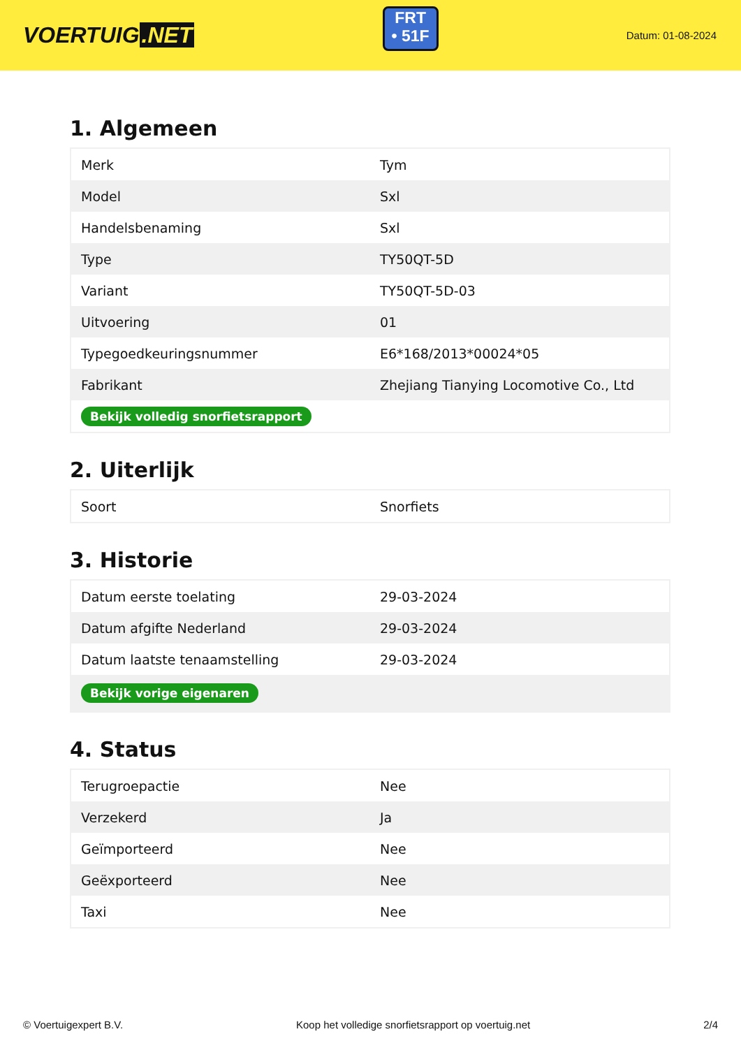VOERTUIG.NET
FRT
• 51F
Datum: 01-08-2024
1. Algemeen
| Merk | Tym |
| Model | Sxl |
| Handelsbenaming | Sxl |
| Type | TY50QT-5D |
| Variant | TY50QT-5D-03 |
| Uitvoering | 01 |
| Typegoedkeuringsnummer | E6*168/2013*00024*05 |
| Fabrikant | Zhejiang Tianying Locomotive Co., Ltd |
| Bekijk volledig snorfietsrapport | |
2. Uiterlijk
| Soort | Snorfiets |
3. Historie
| Datum eerste toelating | 29-03-2024 |
| Datum afgifte Nederland | 29-03-2024 |
| Datum laatste tenaamstelling | 29-03-2024 |
| Bekijk vorige eigenaren | |
4. Status
| Terugroepactie | Nee |
| Verzekerd | Ja |
| Geïmporteerd | Nee |
| Geëxporteerd | Nee |
| Taxi | Nee |
© Voertuigexpert B.V. Koop het volledige snorfietsrapport op voertuig.net 2/4